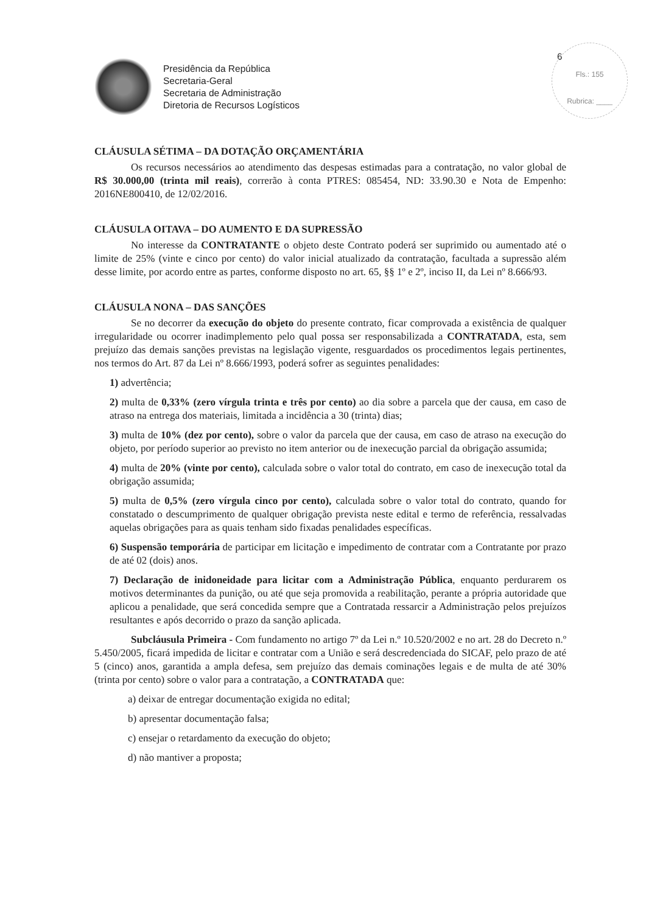Presidência da República
Secretaria-Geral
Secretaria de Administração
Diretoria de Recursos Logísticos
6
Fls.: 155
Rubrica: ____
CLÁUSULA SÉTIMA – DA DOTAÇÃO ORÇAMENTÁRIA
Os recursos necessários ao atendimento das despesas estimadas para a contratação, no valor global de R$ 30.000,00 (trinta mil reais), correrão à conta PTRES: 085454, ND: 33.90.30 e Nota de Empenho: 2016NE800410, de 12/02/2016.
CLÁUSULA OITAVA – DO AUMENTO E DA SUPRESSÃO
No interesse da CONTRATANTE o objeto deste Contrato poderá ser suprimido ou aumentado até o limite de 25% (vinte e cinco por cento) do valor inicial atualizado da contratação, facultada a supressão além desse limite, por acordo entre as partes, conforme disposto no art. 65, §§ 1º e 2º, inciso II, da Lei nº 8.666/93.
CLÁUSULA NONA – DAS SANÇÕES
Se no decorrer da execução do objeto do presente contrato, ficar comprovada a existência de qualquer irregularidade ou ocorrer inadimplemento pelo qual possa ser responsabilizada a CONTRATADA, esta, sem prejuízo das demais sanções previstas na legislação vigente, resguardados os procedimentos legais pertinentes, nos termos do Art. 87 da Lei nº 8.666/1993, poderá sofrer as seguintes penalidades:
1) advertência;
2) multa de 0,33% (zero vírgula trinta e três por cento) ao dia sobre a parcela que der causa, em caso de atraso na entrega dos materiais, limitada a incidência a 30 (trinta) dias;
3) multa de 10% (dez por cento), sobre o valor da parcela que der causa, em caso de atraso na execução do objeto, por período superior ao previsto no item anterior ou de inexecução parcial da obrigação assumida;
4) multa de 20% (vinte por cento), calculada sobre o valor total do contrato, em caso de inexecução total da obrigação assumida;
5) multa de 0,5% (zero vírgula cinco por cento), calculada sobre o valor total do contrato, quando for constatado o descumprimento de qualquer obrigação prevista neste edital e termo de referência, ressalvadas aquelas obrigações para as quais tenham sido fixadas penalidades específicas.
6) Suspensão temporária de participar em licitação e impedimento de contratar com a Contratante por prazo de até 02 (dois) anos.
7) Declaração de inidoneidade para licitar com a Administração Pública, enquanto perdurarem os motivos determinantes da punição, ou até que seja promovida a reabilitação, perante a própria autoridade que aplicou a penalidade, que será concedida sempre que a Contratada ressarcir a Administração pelos prejuízos resultantes e após decorrido o prazo da sanção aplicada.
Subcláusula Primeira - Com fundamento no artigo 7º da Lei n.º 10.520/2002 e no art. 28 do Decreto n.º 5.450/2005, ficará impedida de licitar e contratar com a União e será descredenciada do SICAF, pelo prazo de até 5 (cinco) anos, garantida a ampla defesa, sem prejuízo das demais cominações legais e de multa de até 30% (trinta por cento) sobre o valor para a contratação, a CONTRATADA que:
a) deixar de entregar documentação exigida no edital;
b) apresentar documentação falsa;
c) ensejar o retardamento da execução do objeto;
d) não mantiver a proposta;